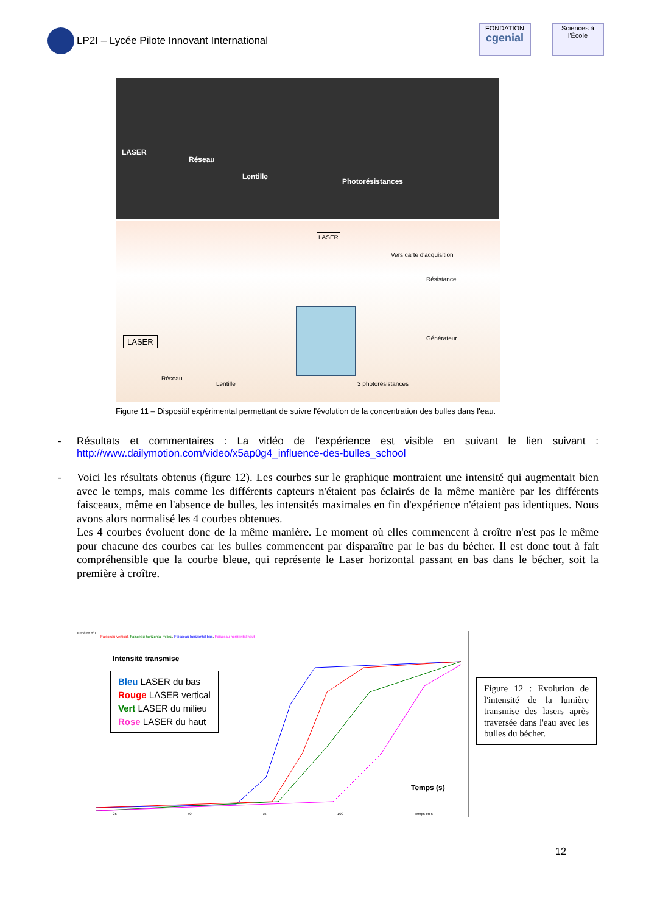LP2I – Lycée Pilote Innovant International
FONDATION
cgenial
Sciences à l'École
LASER
Réseau
Lentille
Photorésistances
LASER
Vers carte d'acquisition
Résistance
LASER Générateur
Réseau
Lentille 3 photorésistances
Figure 11 – Dispositif expérimental permettant de suivre l'évolution de la concentration des bulles dans l'eau.
- Résultats et commentaires : La vidéo de l'expérience est visible en suivant le lien suivant : http://www.dailymotion.com/video/x5ap0g4_influence-des-bulles_school
- Voici les résultats obtenus (figure 12). Les courbes sur le graphique montraient une intensité qui augmentait bien avec le temps, mais comme les différents capteurs n'étaient pas éclairés de la même manière par les différents faisceaux, même en l'absence de bulles, les intensités maximales en fin d'expérience n'étaient pas identiques. Nous avons alors normalisé les 4 courbes obtenues.
Les 4 courbes évoluent donc de la même manière. Le moment où elles commencent à croître n'est pas le même pour chacune des courbes car les bulles commencent par disparaître par le bas du bécher. Il est donc tout à fait compréhensible que la courbe bleue, qui représente le Laser horizontal passant en bas dans le bécher, soit la première à croître.
Fenêtre n°1
Faisceau vertical, Faisceau horizontal milieu, Faisceau horizontal bas, Faisceau horizontal haut
Intensité transmise
Bleu LASER du bas
Rouge LASER vertical
Vert LASER du milieu
Rose LASER du haut
Temps (s)
25 50 75 100 Temps en s
Figure 12 : Evolution de l'intensité de la lumière transmise des lasers après traversée dans l'eau avec les bulles du bécher.
12